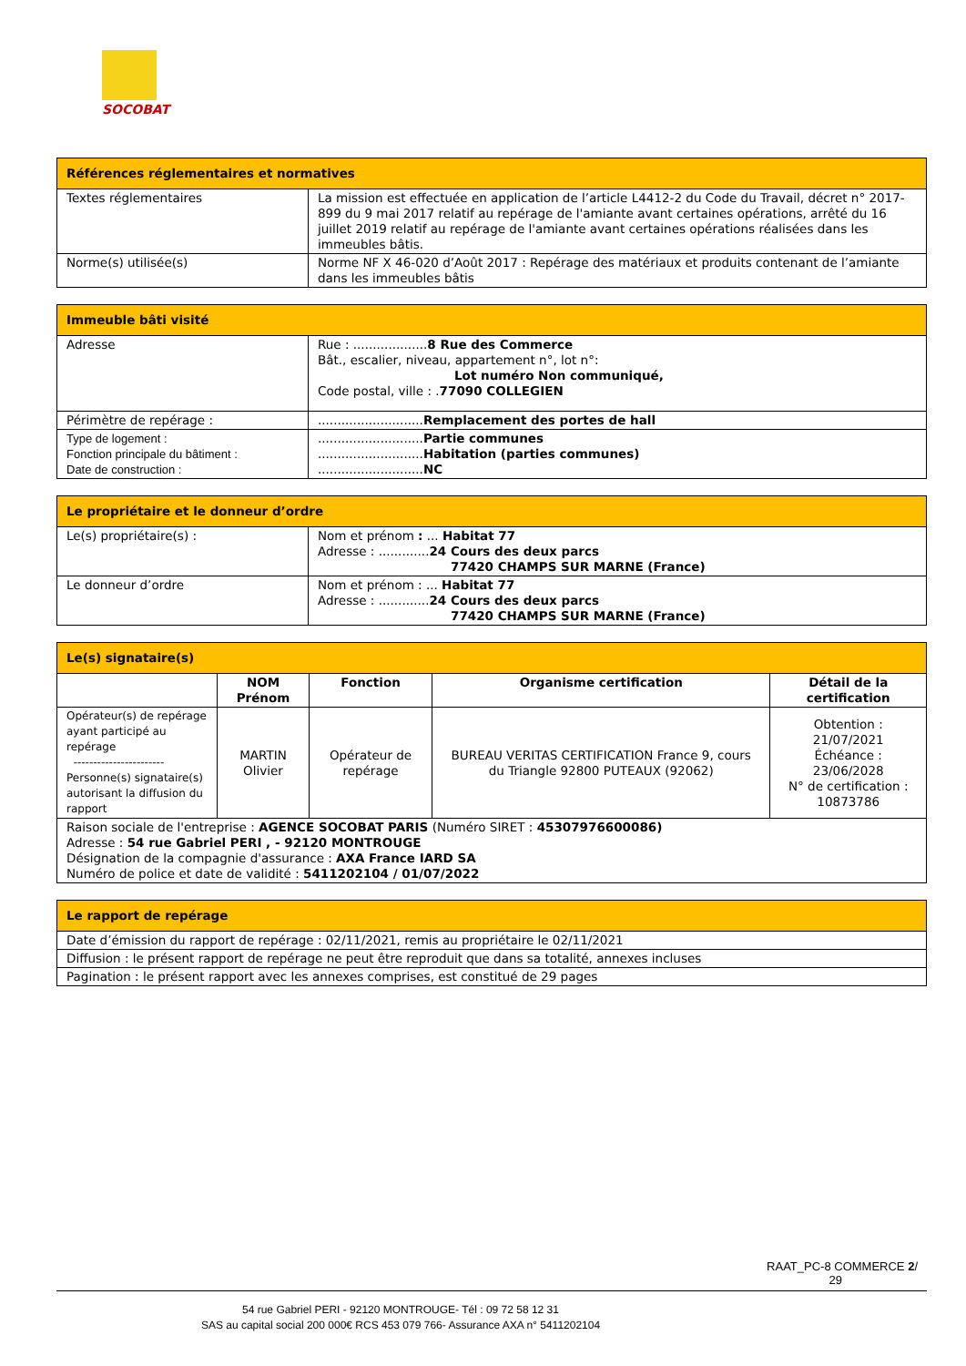SOCOBAT
| Références réglementaires et normatives | |
| --- | --- |
| Textes réglementaires | La mission est effectuée en application de l’article L4412-2 du Code du Travail, décret n° 2017-899 du 9 mai 2017 relatif au repérage de l'amiante avant certaines opérations, arrêté du 16 juillet 2019 relatif au repérage de l'amiante avant certaines opérations réalisées dans les immeubles bâtis. |
| Norme(s) utilisée(s) | Norme NF X 46-020 d’Août 2017 : Repérage des matériaux et produits contenant de l’amiante dans les immeubles bâtis |
| Immeuble bâti visité | |
| --- | --- |
| Adresse | Rue : ................... 8 Rue des Commerce Bât., escalier, niveau, appartement n°, lot n°: Lot numéro Non communiqué, Code postal, ville : . 77090 COLLEGIEN |
| Périmètre de repérage : | ........................... Remplacement des portes de hall |
| Type de logement : Fonction principale du bâtiment : Date de construction : | ........................... Partie communes ........................... Habitation (parties communes) ........................... NC |
| Le propriétaire et le donneur d’ordre | |
| --- | --- |
| Le(s) propriétaire(s) : | Nom et prénom : ... Habitat 77 Adresse : ............. 24 Cours des deux parcs 77420 CHAMPS SUR MARNE (France) |
| Le donneur d’ordre | Nom et prénom : ... Habitat 77 Adresse : ............. 24 Cours des deux parcs 77420 CHAMPS SUR MARNE (France) |
| Le(s) signataire(s) | | | | |
| --- | --- | --- | --- | --- |
| | NOM Prénom | Fonction | Organisme certification | Détail de la certification |
| Opérateur(s) de repérage ayant participé au repérage ----------------------- Personne(s) signataire(s) autorisant la diffusion du rapport | MARTIN Olivier | Opérateur de repérage | BUREAU VERITAS CERTIFICATION France 9, cours du Triangle 92800 PUTEAUX (92062) | Obtention : 21/07/2021 Échéance : 23/06/2028 N° de certification : 10873786 |
| Raison sociale de l'entreprise : AGENCE SOCOBAT PARIS (Numéro SIRET : 45307976600086) Adresse : 54 rue Gabriel PERI , - 92120 MONTROUGE Désignation de la compagnie d'assurance : AXA France IARD SA Numéro de police et date de validité : 5411202104 / 01/07/2022 | | | | |
| Le rapport de repérage |
| --- |
| Date d’émission du rapport de repérage : 02/11/2021, remis au propriétaire le 02/11/2021 |
| Diffusion : le présent rapport de repérage ne peut être reproduit que dans sa totalité, annexes incluses |
| Pagination : le présent rapport avec les annexes comprises, est constitué de 29 pages |
RAAT_PC-8 COMMERCE 2/
29
54 rue Gabriel PERI - 92120 MONTROUGE- Tél : 09 72 58 12 31
SAS au capital social 200 000€ RCS 453 079 766- Assurance AXA n° 5411202104